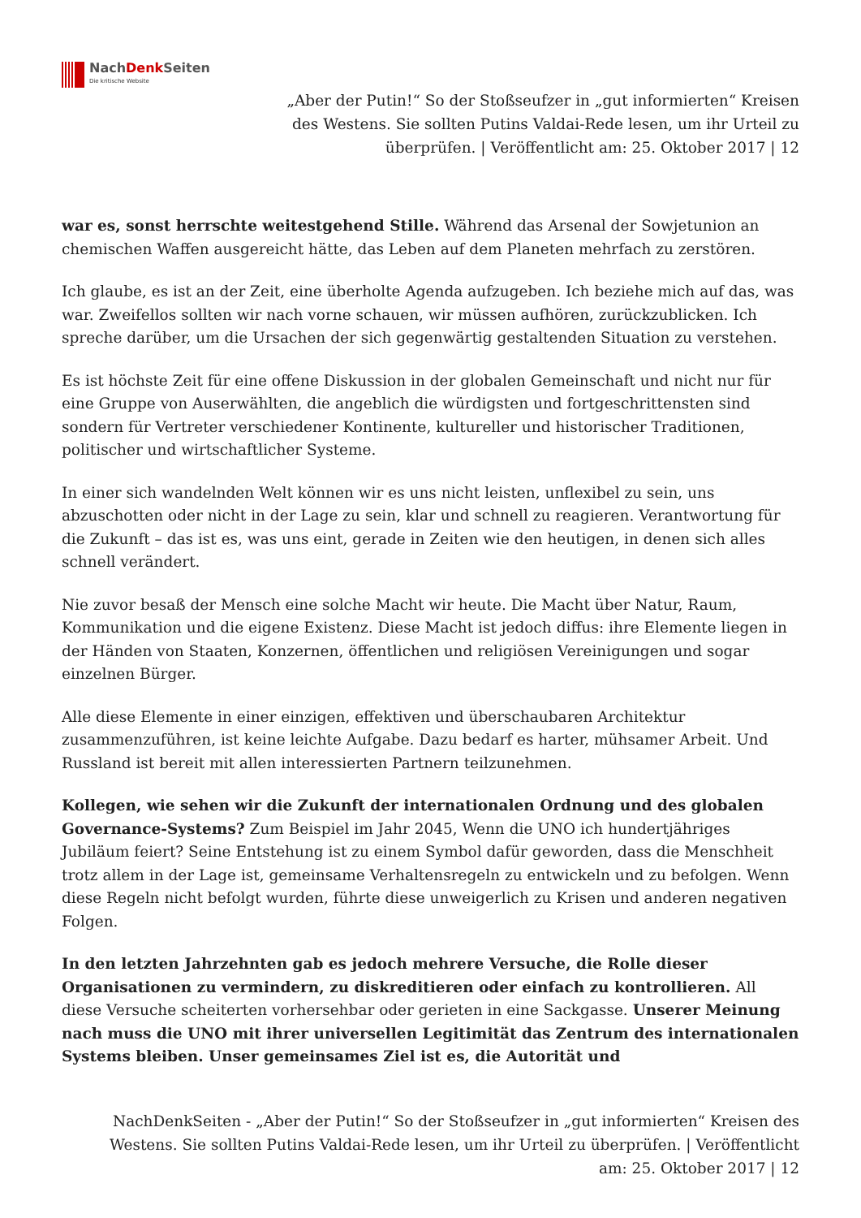NachDenk Seiten
Die kritische Website
„Aber der Putin!“ So der Stoßseufzer in „gut informierten“ Kreisen des Westens. Sie sollten Putins Valdai-Rede lesen, um ihr Urteil zu überprüfen. | Veröffentlicht am: 25. Oktober 2017 | 12
war es, sonst herrschte weitestgehend Stille. Während das Arsenal der Sowjetunion an chemischen Waffen ausgereicht hätte, das Leben auf dem Planeten mehrfach zu zerstören.
Ich glaube, es ist an der Zeit, eine überholte Agenda aufzugeben. Ich beziehe mich auf das, was war. Zweifellos sollten wir nach vorne schauen, wir müssen aufhören, zurückzublicken. Ich spreche darüber, um die Ursachen der sich gegenwärtig gestaltenden Situation zu verstehen.
Es ist höchste Zeit für eine offene Diskussion in der globalen Gemeinschaft und nicht nur für eine Gruppe von Auserwählten, die angeblich die würdigsten und fortgeschrittensten sind sondern für Vertreter verschiedener Kontinente, kultureller und historischer Traditionen, politischer und wirtschaftlicher Systeme.
In einer sich wandelnden Welt können wir es uns nicht leisten, unflexibel zu sein, uns abzuschotten oder nicht in der Lage zu sein, klar und schnell zu reagieren. Verantwortung für die Zukunft – das ist es, was uns eint, gerade in Zeiten wie den heutigen, in denen sich alles schnell verändert.
Nie zuvor besaß der Mensch eine solche Macht wir heute. Die Macht über Natur, Raum, Kommunikation und die eigene Existenz. Diese Macht ist jedoch diffus: ihre Elemente liegen in der Händen von Staaten, Konzernen, öffentlichen und religiösen Vereinigungen und sogar einzelnen Bürger.
Alle diese Elemente in einer einzigen, effektiven und überschaubaren Architektur zusammenzuführen, ist keine leichte Aufgabe. Dazu bedarf es harter, mühsamer Arbeit. Und Russland ist bereit mit allen interessierten Partnern teilzunehmen.
Kollegen, wie sehen wir die Zukunft der internationalen Ordnung und des globalen Governance-Systems? Zum Beispiel im Jahr 2045, Wenn die UNO ich hundertjähriges Jubiläum feiert? Seine Entstehung ist zu einem Symbol dafür geworden, dass die Menschheit trotz allem in der Lage ist, gemeinsame Verhaltensregeln zu entwickeln und zu befolgen. Wenn diese Regeln nicht befolgt wurden, führte diese unweigerlich zu Krisen und anderen negativen Folgen.
In den letzten Jahrzehnten gab es jedoch mehrere Versuche, die Rolle dieser Organisationen zu vermindern, zu diskreditieren oder einfach zu kontrollieren. All diese Versuche scheiterten vorhersehbar oder gerieten in eine Sackgasse. Unserer Meinung nach muss die UNO mit ihrer universellen Legitimität das Zentrum des internationalen Systems bleiben. Unser gemeinsames Ziel ist es, die Autorität und
NachDenkSeiten - „Aber der Putin!“ So der Stoßseufzer in „gut informierten“ Kreisen des Westens. Sie sollten Putins Valdai-Rede lesen, um ihr Urteil zu überprüfen. | Veröffentlicht am: 25. Oktober 2017 | 12